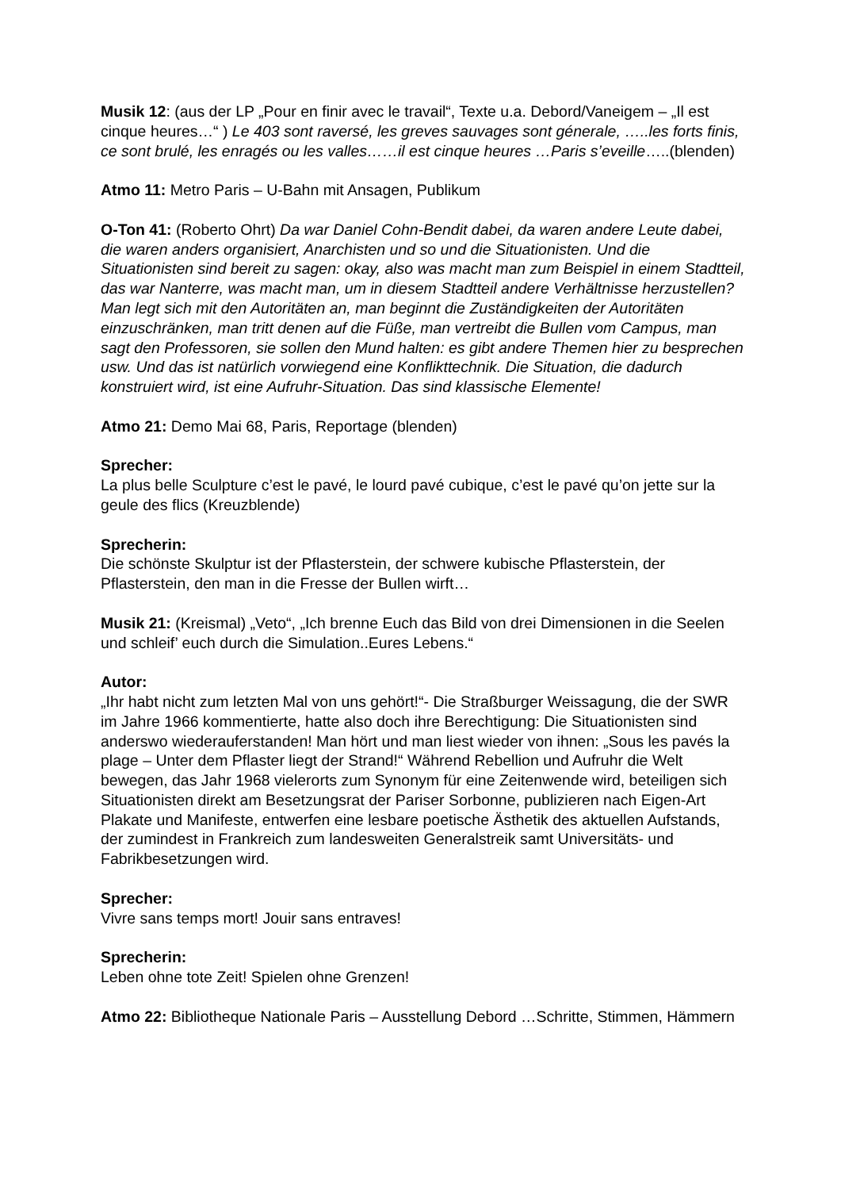Musik 12: (aus der LP „Pour en finir avec le travail“, Texte u.a. Debord/Vaneigem – „Il est cinque heures…“ ) Le 403 sont raversé, les greves sauvages sont génerale, …..les forts finis, ce sont brulé, les enragés ou les valles……il est cinque heures …Paris s’eveille…..(blenden)
Atmo 11: Metro Paris – U-Bahn mit Ansagen, Publikum
O-Ton 41: (Roberto Ohrt) Da war Daniel Cohn-Bendit dabei, da waren andere Leute dabei, die waren anders organisiert, Anarchisten und so und die Situationisten. Und die Situationisten sind bereit zu sagen: okay, also was macht man zum Beispiel in einem Stadtteil, das war Nanterre, was macht man, um in diesem Stadtteil andere Verhältnisse herzustellen? Man legt sich mit den Autoritäten an, man beginnt die Zuständigkeiten der Autoritäten einzuschränken, man tritt denen auf die Füße, man vertreibt die Bullen vom Campus, man sagt den Professoren, sie sollen den Mund halten: es gibt andere Themen hier zu besprechen usw. Und das ist natürlich vorwiegend eine Konflikttechnik. Die Situation, die dadurch konstruiert wird, ist eine Aufruhr-Situation. Das sind klassische Elemente!
Atmo 21: Demo Mai 68, Paris, Reportage (blenden)
Sprecher:
La plus belle Sculpture c’est le pavé, le lourd pavé cubique, c’est le pavé qu’on jette sur la geule des flics (Kreuzblende)
Sprecherin:
Die schönste Skulptur ist der Pflasterstein, der schwere kubische Pflasterstein, der Pflasterstein, den man in die Fresse der Bullen wirft…
Musik 21: (Kreismal) „Veto“, „Ich brenne Euch das Bild von drei Dimensionen in die Seelen und schleif’ euch durch die Simulation..Eures Lebens.“
Autor:
„Ihr habt nicht zum letzten Mal von uns gehört!“- Die Straßburger Weissagung, die der SWR im Jahre 1966 kommentierte, hatte also doch ihre Berechtigung: Die Situationisten sind anderswo wiederauferstanden! Man hört und man liest wieder von ihnen: „Sous les pavés la plage – Unter dem Pflaster liegt der Strand!“ Während Rebellion und Aufruhr die Welt bewegen, das Jahr 1968 vielerorts zum Synonym für eine Zeitenwende wird, beteiligen sich Situationisten direkt am Besetzungsrat der Pariser Sorbonne, publizieren nach Eigen-Art Plakate und Manifeste, entwerfen eine lesbare poetische Ästhetik des aktuellen Aufstands, der zumindest in Frankreich zum landesweiten Generalstreik samt Universitäts- und Fabrikbesetzungen wird.
Sprecher:
Vivre sans temps mort! Jouir sans entraves!
Sprecherin:
Leben ohne tote Zeit! Spielen ohne Grenzen!
Atmo 22: Bibliotheque Nationale Paris – Ausstellung Debord …Schritte, Stimmen, Hämmern